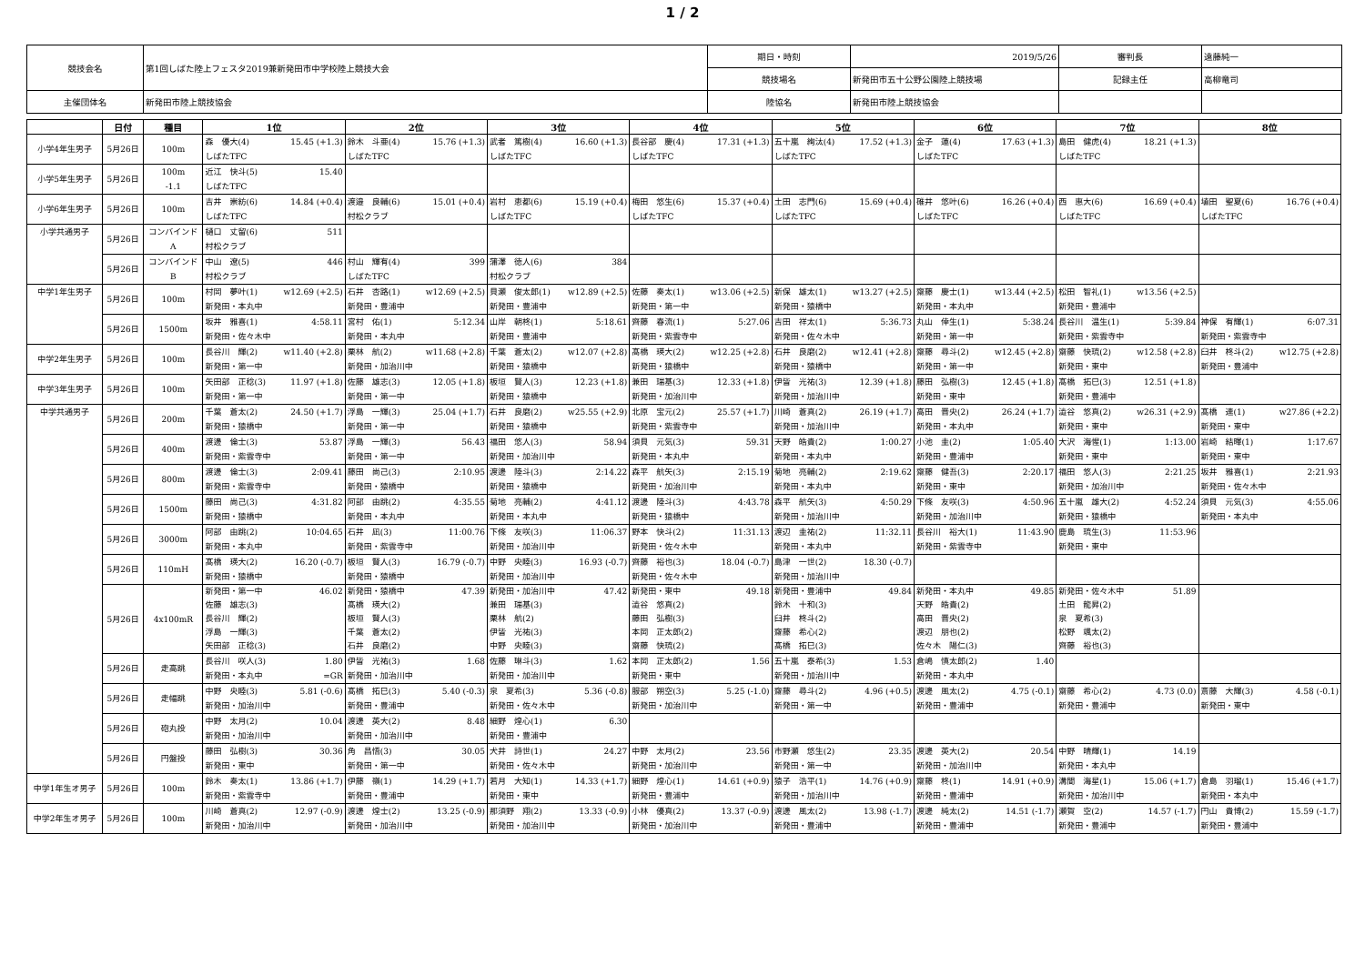1 / 2
| 競技会名 | 第1回しばた陸上フェスタ2019兼新発田市中学校陸上競技大会 | 期日・時刻 | 2019/5/26 | 審判長 | 遠藤純一 |
| | | 競技場名 | 新発田市五十公野公園陸上競技場 | 記録主任 | 高柳竜司 |
| 主催団体名 | 新発田市陸上競技協会 | 陸協名 | 新発田市陸上競技協会 | | |
| | 日付 | 種目 | 1位 | 2位 | 3位 | 4位 | 5位 | 6位 | 7位 | 8位 |
| --- | --- | --- | --- | --- | --- | --- | --- | --- | --- | --- |
| 小学4年生男子 | 5月26日 | 100m | 森 優大(4) 15.45 (+1.3) しばたTFC | 鈴木 斗亜(4) 15.76 (+1.3) しばたTFC | 武者 篤樹(4) 16.60 (+1.3) しばたTFC | 長谷部 慶(4) 17.31 (+1.3) しばたTFC | 五十嵐 絢汰(4) 17.52 (+1.3) しばたTFC | 金子 蓮(4) 17.63 (+1.3) しばたTFC | 島田 健虎(4) 18.21 (+1.3) しばたTFC | |
| 小学5年生男子 | 5月26日 | 100m -1.1 | 近江 快斗(5) 15.40 しばたTFC | | | | | | | |
| 小学6年生男子 | 5月26日 | 100m | 吉井 崇紡(6) 14.84 (+0.4) しばたTFC | 渡邉 良輔(6) 15.01 (+0.4) 村松クラブ | 岩村 恵都(6) 15.19 (+0.4) しばたTFC | 梅田 悠生(6) 15.37 (+0.4) しばたTFC | 土田 志門(6) 15.69 (+0.4) しばたTFC | 碓井 悠叶(6) 16.26 (+0.4) しばたTFC | 西 惠大(6) 16.69 (+0.4) しばたTFC | 埴田 聖夏(6) 16.76 (+0.4) しばたTFC |
| 小学共通男子 | 5月26日 | コンバインドA | 樋口 丈留(6) 511 村松クラブ | | | | | | | |
| | 5月26日 | コンバインドB | 中山 遼(5) 446 村松クラブ | 村山 輝有(4) 399 しばたTFC | 蒲澤 徳人(6) 384 村松クラブ | | | | | |
| 中学1年生男子 | 5月26日 | 100m | 村岡 夢叶(1) w12.69 (+2.5) 新発田・本丸中 | 石井 杏路(1) w12.69 (+2.5) 新発田・豊浦中 | 貝瀬 俊太郎(1) w12.89 (+2.5) 新発田・豊浦中 | 佐藤 奏太(1) w13.06 (+2.5) 新発田・第一中 | 新保 雄太(1) w13.27 (+2.5) 新発田・猿橋中 | 齋藤 慶士(1) w13.44 (+2.5) 新発田・本丸中 | 松田 智礼(1) w13.56 (+2.5) 新発田・豊浦中 | |
| | 5月26日 | 1500m | 坂井 雅喜(1) 4:58.11 新発田・佐々木中 | 宮村 佑(1) 5:12.34 新発田・本丸中 | 山岸 朝柊(1) 5:18.61 新発田・豊浦中 | 齊藤 春流(1) 5:27.06 新発田・紫雲寺中 | 吉田 祥太(1) 5:36.73 新発田・佐々木中 | 丸山 倖生(1) 5:38.24 新発田・第一中 | 長谷川 温生(1) 5:39.84 新発田・紫雲寺中 | 神保 有輝(1) 6:07.31 新発田・紫雲寺中 |
| 中学2年生男子 | 5月26日 | 100m | 長谷川 輝(2) w11.40 (+2.8) 新発田・第一中 | 栗林 航(2) w11.68 (+2.8) 新発田・加治川中 | 千葉 蒼太(2) w12.07 (+2.8) 新発田・猿橋中 | 髙橋 瑛大(2) w12.25 (+2.8) 新発田・猿橋中 | 石井 良磨(2) w12.41 (+2.8) 新発田・猿橋中 | 齋藤 尋斗(2) w12.45 (+2.8) 新発田・第一中 | 齋藤 快琉(2) w12.58 (+2.8) 新発田・東中 | 臼井 柊斗(2) w12.75 (+2.8) 新発田・豊浦中 |
| 中学3年生男子 | 5月26日 | 100m | 矢田部 正稔(3) 11.97 (+1.8) 新発田・第一中 | 佐藤 雄志(3) 12.05 (+1.8) 新発田・第一中 | 板垣 賢人(3) 12.23 (+1.8) 新発田・猿橋中 | 兼田 瑞基(3) 12.33 (+1.8) 新発田・加治川中 | 伊皆 光祐(3) 12.39 (+1.8) 新発田・加治川中 | 藤田 弘樹(3) 12.45 (+1.8) 新発田・東中 | 髙橋 拓巳(3) 12.51 (+1.8) 新発田・豊浦中 | |
| 中学共通男子 | 5月26日 | 200m | 千葉 蒼太(2) 24.50 (+1.7) 新発田・猿橋中 | 浮島 一輝(3) 25.04 (+1.7) 新発田・第一中 | 石井 良磨(2) w25.55 (+2.9) 新発田・猿橋中 | 北原 宝元(2) 25.57 (+1.7) 新発田・紫雲寺中 | 川崎 蒼真(2) 26.19 (+1.7) 新発田・加治川中 | 高田 晋央(2) 26.24 (+1.7) 新発田・本丸中 | 澁谷 悠真(2) w26.31 (+2.9) 新発田・東中 | 髙橋 連(1) w27.86 (+2.2) 新発田・東中 |
| | 5月26日 | 400m | 渡邊 倫士(3) 53.87 新発田・紫雲寺中 | 浮島 一輝(3) 56.43 新発田・第一中 | 福田 悠人(3) 58.94 新発田・加治川中 | 須貝 元気(3) 59.31 新発田・本丸中 | 天野 皓貴(2) 1:00.27 新発田・本丸中 | 小池 圭(2) 1:05.40 新発田・豊浦中 | 大沢 海惺(1) 1:13.00 新発田・東中 | 岩崎 結暉(1) 1:17.67 新発田・東中 |
| | 5月26日 | 800m | 渡邊 倫士(3) 2:09.41 新発田・紫雲寺中 | 藤田 尚己(3) 2:10.95 新発田・猿橋中 | 渡邊 陸斗(3) 2:14.22 新発田・猿橋中 | 森平 航矢(3) 2:15.19 新発田・加治川中 | 菊地 亮輔(2) 2:19.62 新発田・本丸中 | 齋藤 健吾(3) 2:20.17 新発田・東中 | 福田 悠人(3) 2:21.25 新発田・加治川中 | 坂井 雅喜(1) 2:21.93 新発田・佐々木中 |
| | 5月26日 | 1500m | 藤田 尚己(3) 4:31.82 新発田・猿橋中 | 阿部 由跳(2) 4:35.55 新発田・本丸中 | 菊地 亮輔(2) 4:41.12 新発田・本丸中 | 渡邊 陸斗(3) 4:43.78 新発田・猿橋中 | 森平 航矢(3) 4:50.29 新発田・加治川中 | 下條 友咲(3) 4:50.96 新発田・加治川中 | 五十嵐 雄大(2) 4:52.24 新発田・猿橋中 | 須貝 元気(3) 4:55.06 新発田・本丸中 |
| | 5月26日 | 3000m | 阿部 由跳(2) 10:04.65 新発田・本丸中 | 石井 凪(3) 11:00.76 新発田・紫雲寺中 | 下條 友咲(3) 11:06.37 新発田・加治川中 | 野本 快斗(2) 11:31.13 新発田・佐々木中 | 渡辺 圭祐(2) 11:32.11 新発田・本丸中 | 長谷川 裕大(1) 11:43.90 新発田・紫雲寺中 | 鹿島 琉生(3) 11:53.96 新発田・東中 | |
| | 5月26日 | 110mH | 髙橋 瑛大(2) 16.20 (-0.7) 新発田・猿橋中 | 板垣 賢人(3) 16.79 (-0.7) 新発田・猿橋中 | 中野 央睦(3) 16.93 (-0.7) 新発田・加治川中 | 齊藤 裕也(3) 18.04 (-0.7) 新発田・佐々木中 | 島津 一世(2) 18.30 (-0.7) 新発田・加治川中 | | | |
| | 5月26日 | 4x100mR | 新発田・第一中 46.02 佐藤 雄志(3) 長谷川 輝(2) 浮島 一輝(3) 矢田部 正稔(3) | 新発田・猿橋中 47.39 髙橋 瑛大(2) 板垣 賢人(3) 千葉 蒼太(2) 石井 良磨(2) | 新発田・加治川中 47.42 兼田 瑞基(3) 栗林 航(2) 伊皆 光祐(3) 中野 央睦(3) | 新発田・東中 49.18 澁谷 悠真(2) 藤田 弘樹(3) 本岡 正太郎(2) 齋藤 快琉(2) | 新発田・豊浦中 49.84 鈴木 十和(3) 臼井 柊斗(2) 齋藤 希心(2) 髙橋 拓巳(3) | 新発田・本丸中 49.85 天野 皓貴(2) 高田 晋央(2) 渡辺 朋也(2) 佐々木 陽仁(3) | 新発田・佐々木中 51.89 土田 龍昇(2) 泉 夏希(3) 松野 颯太(2) 齊藤 裕也(3) | |
| | 5月26日 | 走高跳 | 長谷川 咲人(3) 1.80 新発田・本丸中 =GR | 伊皆 光祐(3) 1.68 新発田・加治川中 | 佐藤 琳斗(3) 1.62 新発田・加治川中 | 本岡 正太郎(2) 1.56 新発田・東中 | 五十嵐 泰希(3) 1.53 新発田・加治川中 | 倉嶋 慎太郎(2) 1.40 新発田・本丸中 | | |
| | 5月26日 | 走幅跳 | 中野 央睦(3) 5.81 (-0.6) 新発田・加治川中 | 髙橋 拓巳(3) 5.40 (-0.3) 新発田・豊浦中 | 泉 夏希(3) 5.36 (-0.8) 新発田・佐々木中 | 服部 朔空(3) 5.25 (-1.0) 新発田・加治川中 | 齋藤 尋斗(2) 4.96 (+0.5) 新発田・第一中 | 渡邊 風太(2) 4.75 (-0.1) 新発田・豊浦中 | 齋藤 希心(2) 4.73 (0.0) 新発田・豊浦中 | 斎藤 大輝(3) 4.58 (-0.1) 新発田・東中 |
| | 5月26日 | 砲丸投 | 中野 太月(2) 10.04 新発田・加治川中 | 渡邊 英大(2) 8.48 新発田・加治川中 | 細野 煌心(1) 6.30 新発田・豊浦中 | | | | | |
| | 5月26日 | 円盤投 | 藤田 弘樹(3) 30.36 新発田・東中 | 角 昌悟(3) 30.05 新発田・第一中 | 犬井 詩世(1) 24.27 新発田・佐々木中 | 中野 太月(2) 23.56 新発田・加治川中 | 市野瀬 悠生(2) 23.35 新発田・第一中 | 渡邊 英大(2) 20.54 新発田・加治川中 | 中野 晴輝(1) 14.19 新発田・本丸中 | |
| 中学1年生オ男子 | 5月26日 | 100m | 鈴木 奏太(1) 13.86 (+1.7) 新発田・紫雲寺中 | 伊藤 嶺(1) 14.29 (+1.7) 新発田・豊浦中 | 若月 大知(1) 14.33 (+1.7) 新発田・東中 | 細野 煌心(1) 14.61 (+0.9) 新発田・豊浦中 | 猿子 浩平(1) 14.76 (+0.9) 新発田・加治川中 | 齋藤 柊(1) 14.91 (+0.9) 新発田・豊浦中 | 溝間 海星(1) 15.06 (+1.7) 新発田・加治川中 | 倉島 羽瑠(1) 15.46 (+1.7) 新発田・本丸中 |
| 中学2年生オ男子 | 5月26日 | 100m | 川崎 蒼真(2) 12.97 (-0.9) 新発田・加治川中 | 渡邊 煌士(2) 13.25 (-0.9) 新発田・加治川中 | 那須野 翔(2) 13.33 (-0.9) 新発田・加治川中 | 小林 優真(2) 13.37 (-0.9) 新発田・加治川中 | 渡邊 風太(2) 13.98 (-1.7) 新発田・豊浦中 | 渡邊 純太(2) 14.51 (-1.7) 新発田・豊浦中 | 瀬賀 空(2) 14.57 (-1.7) 新発田・豊浦中 | 円山 貴博(2) 15.59 (-1.7) 新発田・豊浦中 |